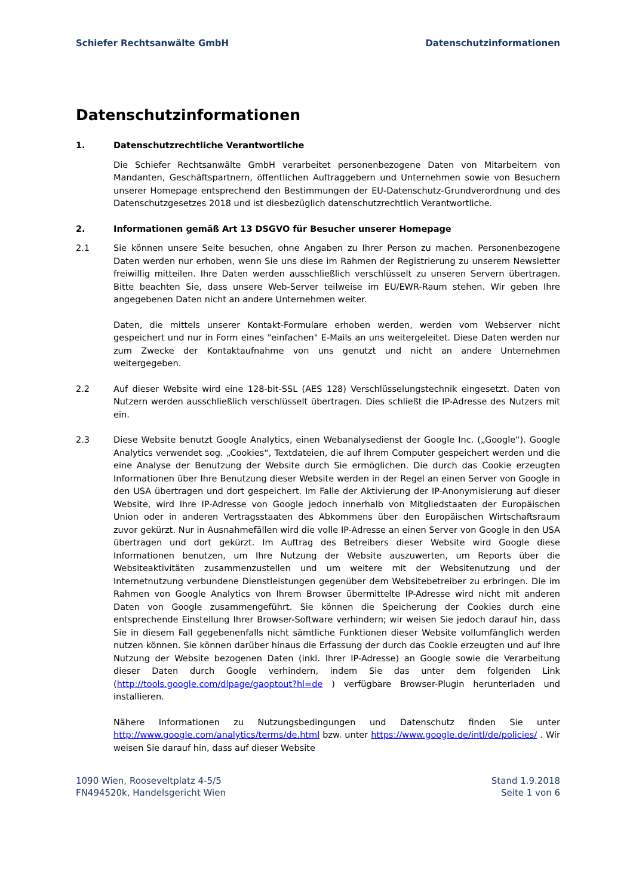Schiefer Rechtsanwälte GmbH Datenschutzinformationen
Datenschutzinformationen
1. Datenschutzrechtliche Verantwortliche
Die Schiefer Rechtsanwälte GmbH verarbeitet personenbezogene Daten von Mitarbeitern von Mandanten, Geschäftspartnern, öffentlichen Auftraggebern und Unternehmen sowie von Besuchern unserer Homepage entsprechend den Bestimmungen der EU-Datenschutz-Grundverordnung und des Datenschutzgesetzes 2018 und ist diesbezüglich datenschutzrechtlich Verantwortliche.
2. Informationen gemäß Art 13 DSGVO für Besucher unserer Homepage
2.1 Sie können unsere Seite besuchen, ohne Angaben zu Ihrer Person zu machen. Personenbezogene Daten werden nur erhoben, wenn Sie uns diese im Rahmen der Registrierung zu unserem Newsletter freiwillig mitteilen. Ihre Daten werden ausschließlich verschlüsselt zu unseren Servern übertragen. Bitte beachten Sie, dass unsere Web-Server teilweise im EU/EWR-Raum stehen. Wir geben Ihre angegebenen Daten nicht an andere Unternehmen weiter.
Daten, die mittels unserer Kontakt-Formulare erhoben werden, werden vom Webserver nicht gespeichert und nur in Form eines "einfachen" E-Mails an uns weitergeleitet. Diese Daten werden nur zum Zwecke der Kontaktaufnahme von uns genutzt und nicht an andere Unternehmen weitergegeben.
2.2 Auf dieser Website wird eine 128-bit-SSL (AES 128) Verschlüsselungstechnik eingesetzt. Daten von Nutzern werden ausschließlich verschlüsselt übertragen. Dies schließt die IP-Adresse des Nutzers mit ein.
2.3 Diese Website benutzt Google Analytics, einen Webanalysedienst der Google Inc. („Google“). Google Analytics verwendet sog. „Cookies“, Textdateien, die auf Ihrem Computer gespeichert werden und die eine Analyse der Benutzung der Website durch Sie ermöglichen. Die durch das Cookie erzeugten Informationen über Ihre Benutzung dieser Website werden in der Regel an einen Server von Google in den USA übertragen und dort gespeichert. Im Falle der Aktivierung der IP-Anonymisierung auf dieser Website, wird Ihre IP-Adresse von Google jedoch innerhalb von Mitgliedstaaten der Europäischen Union oder in anderen Vertragsstaaten des Abkommens über den Europäischen Wirtschaftsraum zuvor gekürzt. Nur in Ausnahmefällen wird die volle IP-Adresse an einen Server von Google in den USA übertragen und dort gekürzt. Im Auftrag des Betreibers dieser Website wird Google diese Informationen benutzen, um Ihre Nutzung der Website auszuwerten, um Reports über die Websiteaktivitäten zusammenzustellen und um weitere mit der Websitenutzung und der Internetnutzung verbundene Dienstleistungen gegenüber dem Websitebetreiber zu erbringen. Die im Rahmen von Google Analytics von Ihrem Browser übermittelte IP-Adresse wird nicht mit anderen Daten von Google zusammengeführt. Sie können die Speicherung der Cookies durch eine entsprechende Einstellung Ihrer Browser-Software verhindern; wir weisen Sie jedoch darauf hin, dass Sie in diesem Fall gegebenenfalls nicht sämtliche Funktionen dieser Website vollumfänglich werden nutzen können. Sie können darüber hinaus die Erfassung der durch das Cookie erzeugten und auf Ihre Nutzung der Website bezogenen Daten (inkl. Ihrer IP-Adresse) an Google sowie die Verarbeitung dieser Daten durch Google verhindern, indem Sie das unter dem folgenden Link (http://tools.google.com/dlpage/gaoptout?hl=de ) verfügbare Browser-Plugin herunterladen und installieren.
Nähere Informationen zu Nutzungsbedingungen und Datenschutz finden Sie unter http://www.google.com/analytics/terms/de.html bzw. unter https://www.google.de/intl/de/policies/ . Wir weisen Sie darauf hin, dass auf dieser Website
1090 Wien, Rooseveltplatz 4-5/5
FN494520k, Handelsgericht Wien
Stand 1.9.2018
Seite 1 von 6